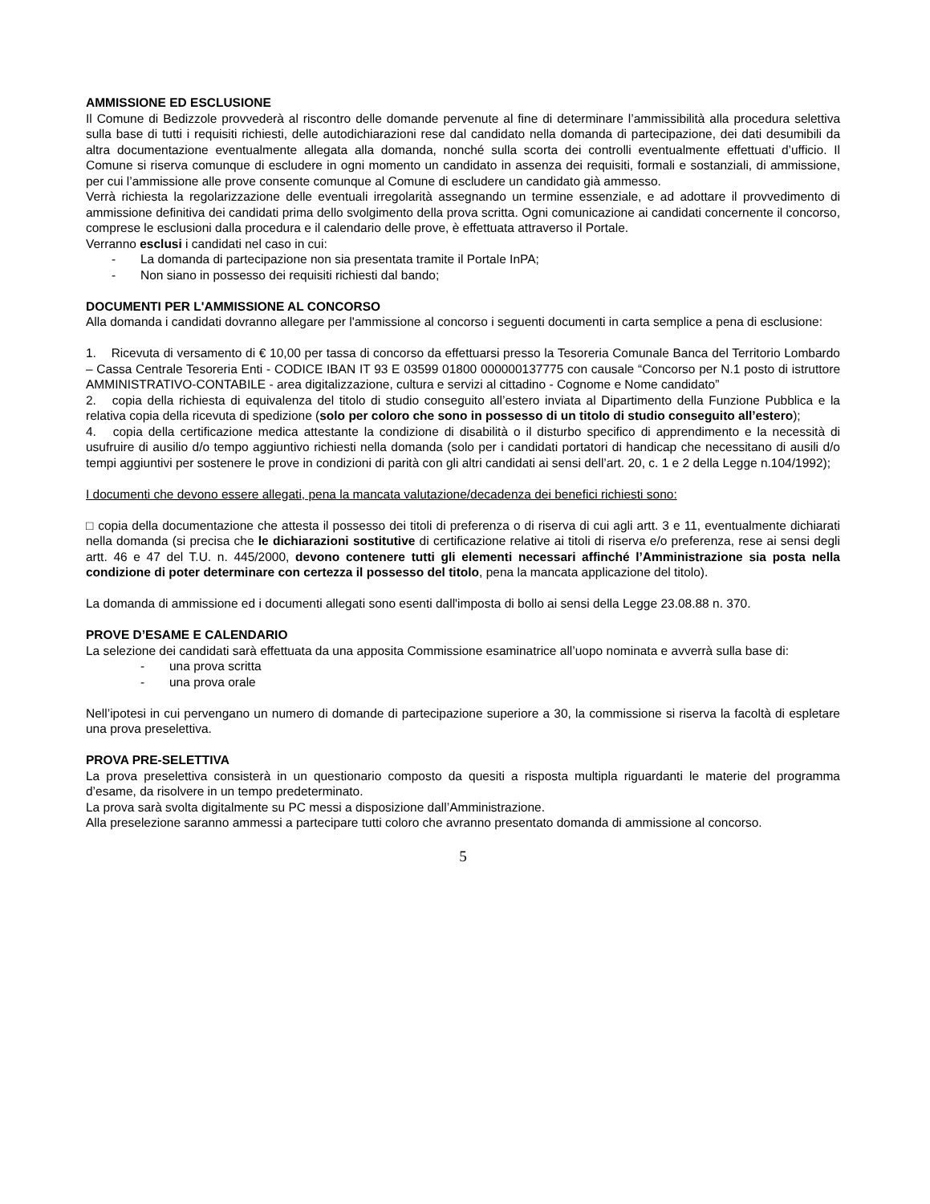AMMISSIONE ED ESCLUSIONE
Il Comune di Bedizzole provvederà al riscontro delle domande pervenute al fine di determinare l’ammissibilità alla procedura selettiva sulla base di tutti i requisiti richiesti, delle autodichiarazioni rese dal candidato nella domanda di partecipazione, dei dati desumibili da altra documentazione eventualmente allegata alla domanda, nonché sulla scorta dei controlli eventualmente effettuati d’ufficio. Il Comune si riserva comunque di escludere in ogni momento un candidato in assenza dei requisiti, formali e sostanziali, di ammissione, per cui l’ammissione alle prove consente comunque al Comune di escludere un candidato già ammesso.
Verrà richiesta la regolarizzazione delle eventuali irregolarità assegnando un termine essenziale, e ad adottare il provvedimento di ammissione definitiva dei candidati prima dello svolgimento della prova scritta. Ogni comunicazione ai candidati concernente il concorso, comprese le esclusioni dalla procedura e il calendario delle prove, è effettuata attraverso il Portale.
Verranno esclusi i candidati nel caso in cui:
- La domanda di partecipazione non sia presentata tramite il Portale InPA;
- Non siano in possesso dei requisiti richiesti dal bando;
DOCUMENTI PER L'AMMISSIONE AL CONCORSO
Alla domanda i candidati dovranno allegare per l'ammissione al concorso i seguenti documenti in carta semplice a pena di esclusione:
1. Ricevuta di versamento di € 10,00 per tassa di concorso da effettuarsi presso la Tesoreria Comunale Banca del Territorio Lombardo – Cassa Centrale Tesoreria Enti - CODICE IBAN IT 93 E 03599 01800 000000137775 con causale “Concorso per N.1 posto di istruttore AMMINISTRATIVO-CONTABILE - area digitalizzazione, cultura e servizi al cittadino - Cognome e Nome candidato”
2. copia della richiesta di equivalenza del titolo di studio conseguito all’estero inviata al Dipartimento della Funzione Pubblica e la relativa copia della ricevuta di spedizione (solo per coloro che sono in possesso di un titolo di studio conseguito all’estero);
4. copia della certificazione medica attestante la condizione di disabilità o il disturbo specifico di apprendimento e la necessità di usufruire di ausilio d/o tempo aggiuntivo richiesti nella domanda (solo per i candidati portatori di handicap che necessitano di ausili d/o tempi aggiuntivi per sostenere le prove in condizioni di parità con gli altri candidati ai sensi dell’art. 20, c. 1 e 2 della Legge n.104/1992);
I documenti che devono essere allegati, pena la mancata valutazione/decadenza dei benefici richiesti sono:
□ copia della documentazione che attesta il possesso dei titoli di preferenza o di riserva di cui agli artt. 3 e 11, eventualmente dichiarati nella domanda (si precisa che le dichiarazioni sostitutive di certificazione relative ai titoli di riserva e/o preferenza, rese ai sensi degli artt. 46 e 47 del T.U. n. 445/2000, devono contenere tutti gli elementi necessari affinché l’Amministrazione sia posta nella condizione di poter determinare con certezza il possesso del titolo, pena la mancata applicazione del titolo).
La domanda di ammissione ed i documenti allegati sono esenti dall'imposta di bollo ai sensi della Legge 23.08.88 n. 370.
PROVE D’ESAME E CALENDARIO
La selezione dei candidati sarà effettuata da una apposita Commissione esaminatrice all’uopo nominata e avverrà sulla base di:
- una prova scritta
- una prova orale
Nell’ipotesi in cui pervengano un numero di domande di partecipazione superiore a 30, la commissione si riserva la facoltà di espletare una prova preselettiva.
PROVA PRE-SELETTIVA
La prova preselettiva consisterà in un questionario composto da quesiti a risposta multipla riguardanti le materie del programma d’esame, da risolvere in un tempo predeterminato.
La prova sarà svolta digitalmente su PC messi a disposizione dall’Amministrazione.
Alla preselezione saranno ammessi a partecipare tutti coloro che avranno presentato domanda di ammissione al concorso.
5